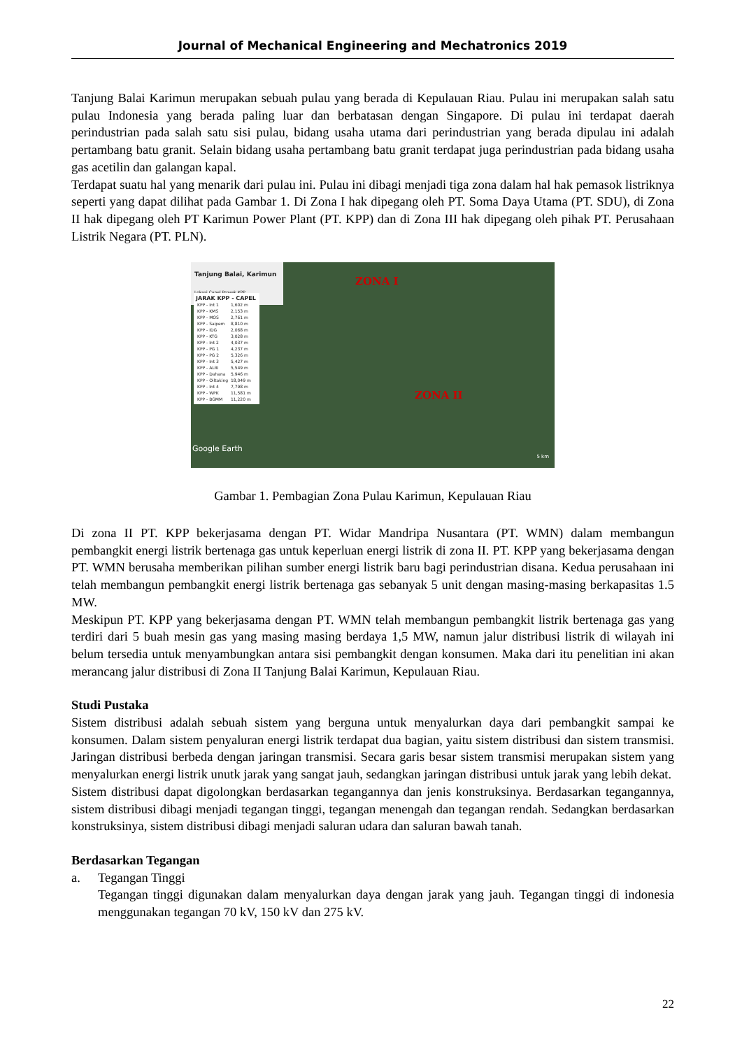Journal of Mechanical Engineering and Mechatronics 2019
Tanjung Balai Karimun merupakan sebuah pulau yang berada di Kepulauan Riau. Pulau ini merupakan salah satu pulau Indonesia yang berada paling luar dan berbatasan dengan Singapore. Di pulau ini terdapat daerah perindustrian pada salah satu sisi pulau, bidang usaha utama dari perindustrian yang berada dipulau ini adalah pertambang batu granit. Selain bidang usaha pertambang batu granit terdapat juga perindustrian pada bidang usaha gas acetilin dan galangan kapal.
Terdapat suatu hal yang menarik dari pulau ini. Pulau ini dibagi menjadi tiga zona dalam hal hak pemasok listriknya seperti yang dapat dilihat pada Gambar 1. Di Zona I hak dipegang oleh PT. Soma Daya Utama (PT. SDU), di Zona II hak dipegang oleh PT Karimun Power Plant (PT. KPP) dan di Zona III hak dipegang oleh pihak PT. Perusahaan Listrik Negara (PT. PLN).
Tanjung Balai, Karimun
Lokasi Capel Proyek KPP
JARAK KPP - CAPEL
| KPP - Int 1 | 1,602 m |
| KPP - KMS | 2,153 m |
| KPP - MOS | 2,761 m |
| KPP - Saipem | 8,810 m |
| KPP - IDG | 2,068 m |
| KPP - KTG | 3,028 m |
| KPP - Int 2 | 4,037 m |
| KPP - PG 1 | 4,237 m |
| KPP - PG 2 | 5,326 m |
| KPP - Int 3 | 5,427 m |
| KPP - ALRI | 5,549 m |
| KPP - Dahana | 5,946 m |
| KPP - Oiltaking | 18,049 m |
| KPP - Int 4 | 7,798 m |
| KPP - WPK | 11,581 m |
| KPP - BGMM | 11,220 m |
ZONA I
ZONA II
Google Earth
5 km
Gambar 1. Pembagian Zona Pulau Karimun, Kepulauan Riau
Di zona II PT. KPP bekerjasama dengan PT. Widar Mandripa Nusantara (PT. WMN) dalam membangun pembangkit energi listrik bertenaga gas untuk keperluan energi listrik di zona II. PT. KPP yang bekerjasama dengan PT. WMN berusaha memberikan pilihan sumber energi listrik baru bagi perindustrian disana. Kedua perusahaan ini telah membangun pembangkit energi listrik bertenaga gas sebanyak 5 unit dengan masing-masing berkapasitas 1.5 MW.
Meskipun PT. KPP yang bekerjasama dengan PT. WMN telah membangun pembangkit listrik bertenaga gas yang terdiri dari 5 buah mesin gas yang masing masing berdaya 1,5 MW, namun jalur distribusi listrik di wilayah ini belum tersedia untuk menyambungkan antara sisi pembangkit dengan konsumen. Maka dari itu penelitian ini akan merancang jalur distribusi di Zona II Tanjung Balai Karimun, Kepulauan Riau.
Studi Pustaka
Sistem distribusi adalah sebuah sistem yang berguna untuk menyalurkan daya dari pembangkit sampai ke konsumen. Dalam sistem penyaluran energi listrik terdapat dua bagian, yaitu sistem distribusi dan sistem transmisi. Jaringan distribusi berbeda dengan jaringan transmisi. Secara garis besar sistem transmisi merupakan sistem yang menyalurkan energi listrik unutk jarak yang sangat jauh, sedangkan jaringan distribusi untuk jarak yang lebih dekat.
Sistem distribusi dapat digolongkan berdasarkan tegangannya dan jenis konstruksinya. Berdasarkan tegangannya, sistem distribusi dibagi menjadi tegangan tinggi, tegangan menengah dan tegangan rendah. Sedangkan berdasarkan konstruksinya, sistem distribusi dibagi menjadi saluran udara dan saluran bawah tanah.
Berdasarkan Tegangan
a. Tegangan Tinggi
Tegangan tinggi digunakan dalam menyalurkan daya dengan jarak yang jauh. Tegangan tinggi di indonesia menggunakan tegangan 70 kV, 150 kV dan 275 kV.
22